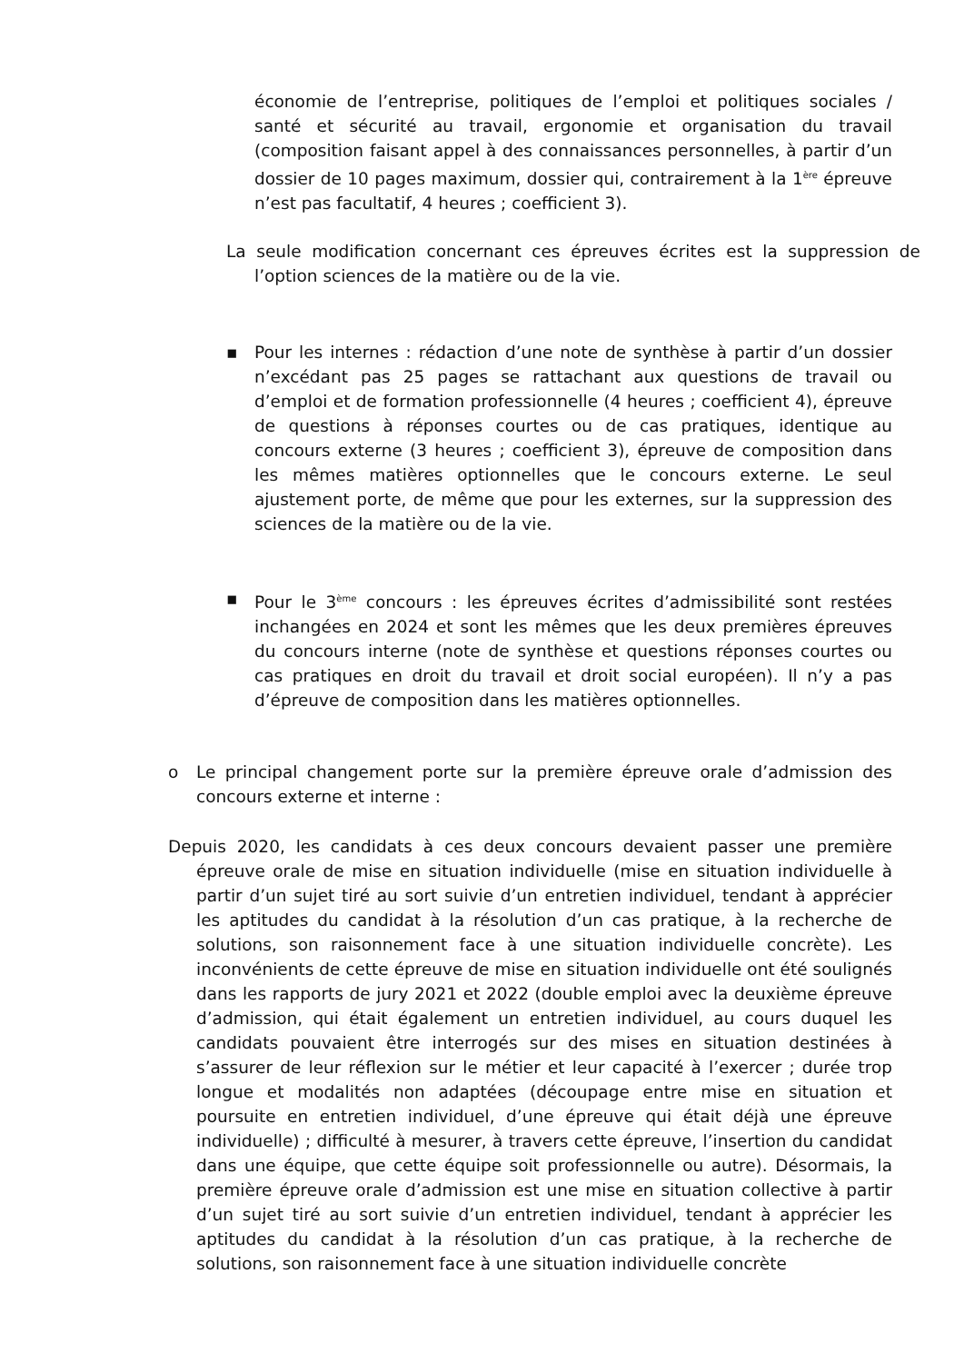économie de l’entreprise, politiques de l’emploi et politiques sociales / santé et sécurité au travail, ergonomie et organisation du travail (composition faisant appel à des connaissances personnelles, à partir d’un dossier de 10 pages maximum, dossier qui, contrairement à la 1<sup>ère</sup> épreuve n’est pas facultatif, 4 heures ; coefficient 3).
La seule modification concernant ces épreuves écrites est la suppression de l’option sciences de la matière ou de la vie.
▪
Pour les internes : rédaction d’une note de synthèse à partir d’un dossier n’excédant pas 25 pages se rattachant aux questions de travail ou d’emploi et de formation professionnelle (4 heures ; coefficient 4), épreuve de questions à réponses courtes ou de cas pratiques, identique au concours externe (3 heures ; coefficient 3), épreuve de composition dans les mêmes matières optionnelles que le concours externe. Le seul ajustement porte, de même que pour les externes, sur la suppression des sciences de la matière ou de la vie.
▪
Pour le 3<sup>ème</sup> concours : les épreuves écrites d’admissibilité sont restées inchangées en 2024 et sont les mêmes que les deux premières épreuves du concours interne (note de synthèse et questions réponses courtes ou cas pratiques en droit du travail et droit social européen). Il n’y a pas d’épreuve de composition dans les matières optionnelles.
o
Le principal changement porte sur la première épreuve orale d’admission des concours externe et interne :
Depuis 2020, les candidats à ces deux concours devaient passer une première épreuve orale de mise en situation individuelle (mise en situation individuelle à partir d’un sujet tiré au sort suivie d’un entretien individuel, tendant à apprécier les aptitudes du candidat à la résolution d’un cas pratique, à la recherche de solutions, son raisonnement face à une situation individuelle concrète). Les inconvénients de cette épreuve de mise en situation individuelle ont été soulignés dans les rapports de jury 2021 et 2022 (double emploi avec la deuxième épreuve d’admission, qui était également un entretien individuel, au cours duquel les candidats pouvaient être interrogés sur des mises en situation destinées à s’assurer de leur réflexion sur le métier et leur capacité à l’exercer ; durée trop longue et modalités non adaptées (découpage entre mise en situation et poursuite en entretien individuel, d’une épreuve qui était déjà une épreuve individuelle) ; difficulté à mesurer, à travers cette épreuve, l’insertion du candidat dans une équipe, que cette équipe soit professionnelle ou autre). Désormais, la première épreuve orale d’admission est une mise en situation collective à partir d’un sujet tiré au sort suivie d’un entretien individuel, tendant à apprécier les aptitudes du candidat à la résolution d’un cas pratique, à la recherche de solutions, son raisonnement face à une situation individuelle concrète